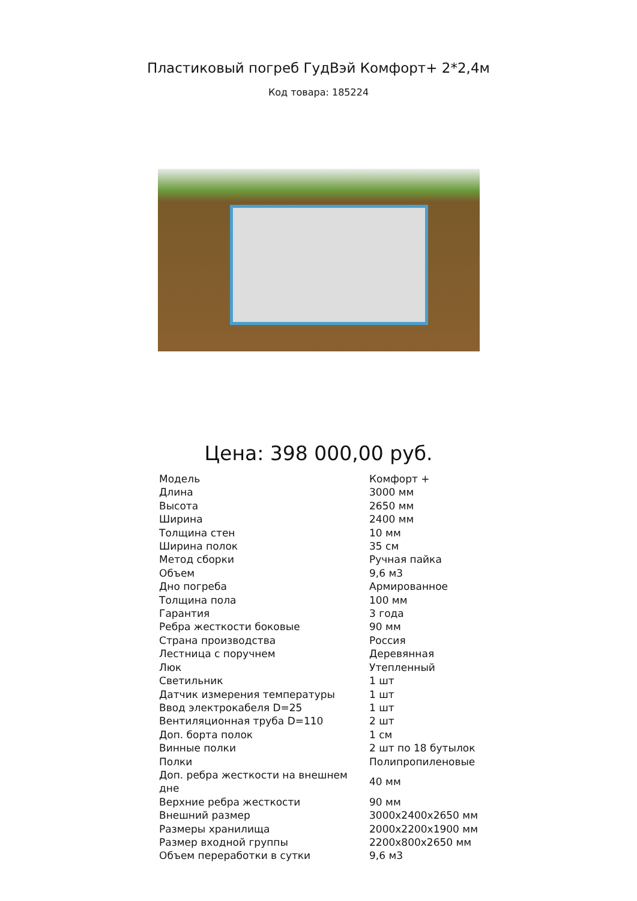Пластиковый погреб ГудВэй Комфорт+ 2*2,4м
Код товара: 185224
Цена: 398 000,00 руб.
| Модель | Комфорт + |
| Длина | 3000 мм |
| Высота | 2650 мм |
| Ширина | 2400 мм |
| Толщина стен | 10 мм |
| Ширина полок | 35 см |
| Метод сборки | Ручная пайка |
| Объем | 9,6 м3 |
| Дно погреба | Армированное |
| Толщина пола | 100 мм |
| Гарантия | 3 года |
| Ребра жесткости боковые | 90 мм |
| Страна производства | Россия |
| Лестница с поручнем | Деревянная |
| Люк | Утепленный |
| Светильник | 1 шт |
| Датчик измерения температуры | 1 шт |
| Ввод электрокабеля D=25 | 1 шт |
| Вентиляционная труба D=110 | 2 шт |
| Доп. борта полок | 1 см |
| Винные полки | 2 шт по 18 бутылок |
| Полки | Полипропиленовые |
| Доп. ребра жесткости на внешнем дне | 40 мм |
| Верхние ребра жесткости | 90 мм |
| Внешний размер | 3000x2400x2650 мм |
| Размеры хранилища | 2000x2200x1900 мм |
| Размер входной группы | 2200x800x2650 мм |
| Объем переработки в сутки | 9,6 м3 |